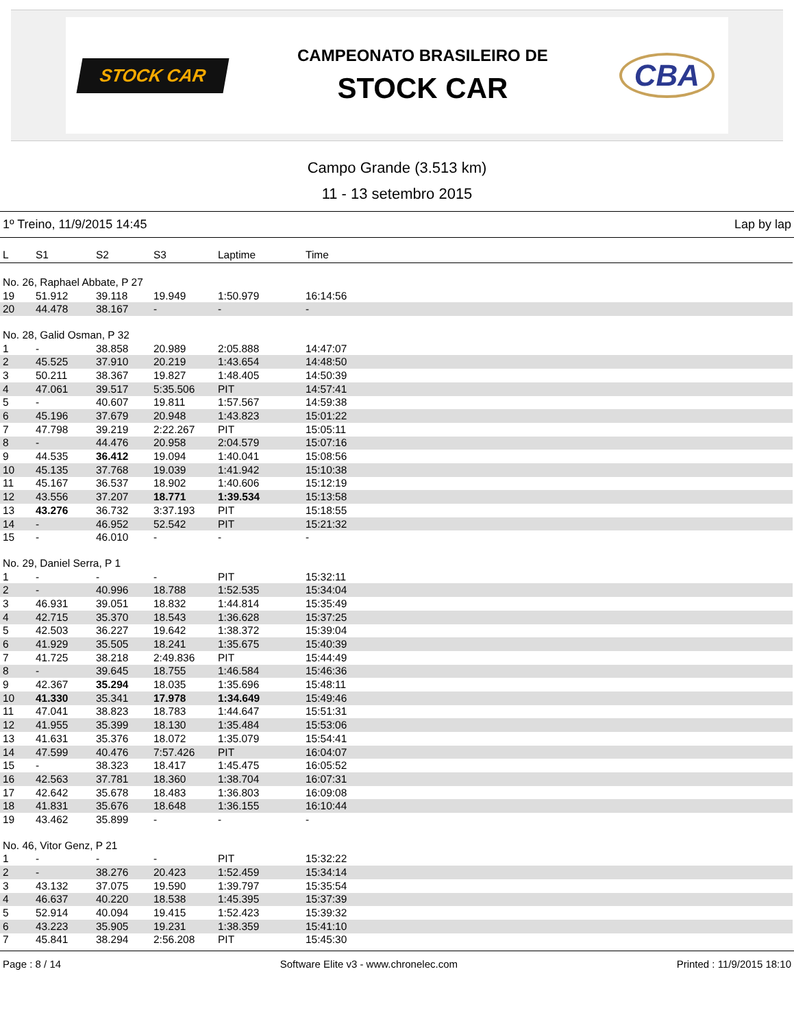STOCK CAR
CAMPEONATO BRASILEIRO DE
STOCK CAR
CBA
Campo Grande (3.513 km)
11 - 13 setembro 2015
1º Treino, 11/9/2015 14:45 Lap by lap
| L | S1 | S2 | S3 | Laptime | Time |
| --- | --- | --- | --- | --- | --- |
| No. 26, Raphael Abbate, P 27 | | | | | |
| 19 | 51.912 | 39.118 | 19.949 | 1:50.979 | 16:14:56 |
| 20 | 44.478 | 38.167 | - | - | - |
| No. 28, Galid Osman, P 32 | | | | | |
| 1 | - | 38.858 | 20.989 | 2:05.888 | 14:47:07 |
| 2 | 45.525 | 37.910 | 20.219 | 1:43.654 | 14:48:50 |
| 3 | 50.211 | 38.367 | 19.827 | 1:48.405 | 14:50:39 |
| 4 | 47.061 | 39.517 | 5:35.506 | PIT | 14:57:41 |
| 5 | - | 40.607 | 19.811 | 1:57.567 | 14:59:38 |
| 6 | 45.196 | 37.679 | 20.948 | 1:43.823 | 15:01:22 |
| 7 | 47.798 | 39.219 | 2:22.267 | PIT | 15:05:11 |
| 8 | - | 44.476 | 20.958 | 2:04.579 | 15:07:16 |
| 9 | 44.535 | 36.412 | 19.094 | 1:40.041 | 15:08:56 |
| 10 | 45.135 | 37.768 | 19.039 | 1:41.942 | 15:10:38 |
| 11 | 45.167 | 36.537 | 18.902 | 1:40.606 | 15:12:19 |
| 12 | 43.556 | 37.207 | 18.771 | 1:39.534 | 15:13:58 |
| 13 | 43.276 | 36.732 | 3:37.193 | PIT | 15:18:55 |
| 14 | - | 46.952 | 52.542 | PIT | 15:21:32 |
| 15 | - | 46.010 | - | - | - |
| No. 29, Daniel Serra, P 1 | | | | | |
| 1 | - | - | - | PIT | 15:32:11 |
| 2 | - | 40.996 | 18.788 | 1:52.535 | 15:34:04 |
| 3 | 46.931 | 39.051 | 18.832 | 1:44.814 | 15:35:49 |
| 4 | 42.715 | 35.370 | 18.543 | 1:36.628 | 15:37:25 |
| 5 | 42.503 | 36.227 | 19.642 | 1:38.372 | 15:39:04 |
| 6 | 41.929 | 35.505 | 18.241 | 1:35.675 | 15:40:39 |
| 7 | 41.725 | 38.218 | 2:49.836 | PIT | 15:44:49 |
| 8 | - | 39.645 | 18.755 | 1:46.584 | 15:46:36 |
| 9 | 42.367 | 35.294 | 18.035 | 1:35.696 | 15:48:11 |
| 10 | 41.330 | 35.341 | 17.978 | 1:34.649 | 15:49:46 |
| 11 | 47.041 | 38.823 | 18.783 | 1:44.647 | 15:51:31 |
| 12 | 41.955 | 35.399 | 18.130 | 1:35.484 | 15:53:06 |
| 13 | 41.631 | 35.376 | 18.072 | 1:35.079 | 15:54:41 |
| 14 | 47.599 | 40.476 | 7:57.426 | PIT | 16:04:07 |
| 15 | - | 38.323 | 18.417 | 1:45.475 | 16:05:52 |
| 16 | 42.563 | 37.781 | 18.360 | 1:38.704 | 16:07:31 |
| 17 | 42.642 | 35.678 | 18.483 | 1:36.803 | 16:09:08 |
| 18 | 41.831 | 35.676 | 18.648 | 1:36.155 | 16:10:44 |
| 19 | 43.462 | 35.899 | - | - | - |
| No. 46, Vitor Genz, P 21 | | | | | |
| 1 | - | - | - | PIT | 15:32:22 |
| 2 | - | 38.276 | 20.423 | 1:52.459 | 15:34:14 |
| 3 | 43.132 | 37.075 | 19.590 | 1:39.797 | 15:35:54 |
| 4 | 46.637 | 40.220 | 18.538 | 1:45.395 | 15:37:39 |
| 5 | 52.914 | 40.094 | 19.415 | 1:52.423 | 15:39:32 |
| 6 | 43.223 | 35.905 | 19.231 | 1:38.359 | 15:41:10 |
| 7 | 45.841 | 38.294 | 2:56.208 | PIT | 15:45:30 |
Page : 8 / 14 Software Elite v3 - www.chronelec.com Printed : 11/9/2015 18:10